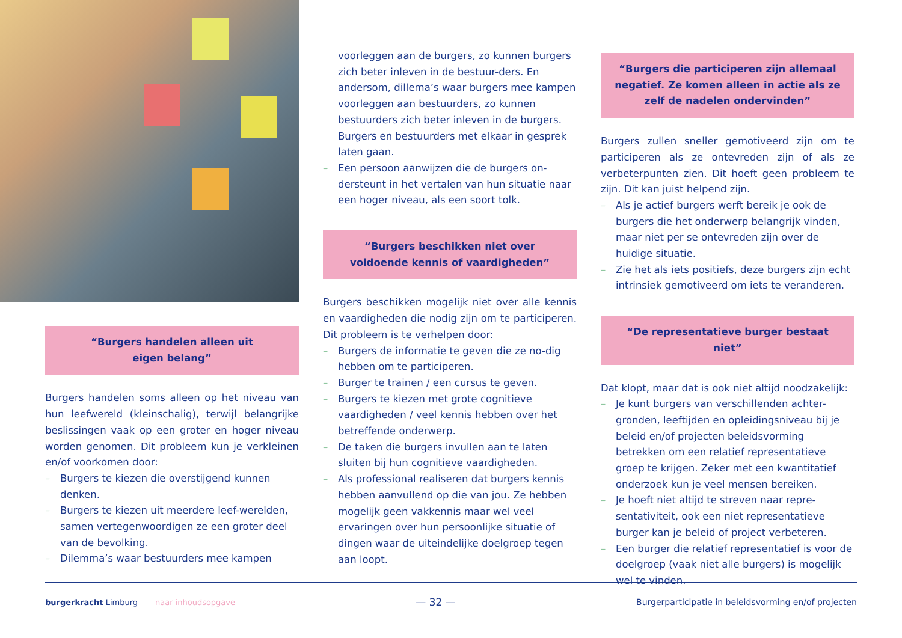“Burgers handelen alleen uit
eigen belang”
Burgers handelen soms alleen op het niveau van hun leefwereld (kleinschalig), terwijl belangrijke beslissingen vaak op een groter en hoger niveau worden genomen. Dit probleem kun je verkleinen en/of voorkomen door:
– Burgers te kiezen die overstijgend kunnen denken.
– Burgers te kiezen uit meerdere leef-werelden, samen vertegenwoordigen ze een groter deel van de bevolking.
– Dilemma’s waar bestuurders mee kampen
voorleggen aan de burgers, zo kunnen burgers zich beter inleven in de bestuur-ders. En andersom, dillema’s waar burgers mee kampen voorleggen aan bestuurders, zo kunnen bestuurders zich beter inleven in de burgers. Burgers en bestuurders met elkaar in gesprek laten gaan.
– Een persoon aanwijzen die de burgers on-dersteunt in het vertalen van hun situatie naar een hoger niveau, als een soort tolk.
“Burgers beschikken niet over
voldoende kennis of vaardigheden”
Burgers beschikken mogelijk niet over alle kennis en vaardigheden die nodig zijn om te participeren. Dit probleem is te verhelpen door:
– Burgers de informatie te geven die ze no-dig hebben om te participeren.
– Burger te trainen / een cursus te geven.
– Burgers te kiezen met grote cognitieve vaardigheden / veel kennis hebben over het betreffende onderwerp.
– De taken die burgers invullen aan te laten sluiten bij hun cognitieve vaardigheden.
– Als professional realiseren dat burgers kennis hebben aanvullend op die van jou. Ze hebben mogelijk geen vakkennis maar wel veel ervaringen over hun persoonlijke situatie of dingen waar de uiteindelijke doelgroep tegen aan loopt.
“Burgers die participeren zijn allemaal negatief. Ze komen alleen in actie als ze zelf de nadelen ondervinden”
Burgers zullen sneller gemotiveerd zijn om te participeren als ze ontevreden zijn of als ze verbeterpunten zien. Dit hoeft geen probleem te zijn. Dit kan juist helpend zijn.
– Als je actief burgers werft bereik je ook de burgers die het onderwerp belangrijk vinden, maar niet per se ontevreden zijn over de huidige situatie.
– Zie het als iets positiefs, deze burgers zijn echt intrinsiek gemotiveerd om iets te veranderen.
“De representatieve burger bestaat niet”
Dat klopt, maar dat is ook niet altijd noodzakelijk:
– Je kunt burgers van verschillenden achter-gronden, leeftijden en opleidingsniveau bij je beleid en/of projecten beleidsvorming betrekken om een relatief representatieve groep te krijgen. Zeker met een kwantitatief onderzoek kun je veel mensen bereiken.
– Je hoeft niet altijd te streven naar repre-sentativiteit, ook een niet representatieve burger kan je beleid of project verbeteren.
– Een burger die relatief representatief is voor de doelgroep (vaak niet alle burgers) is mogelijk wel te vinden.
burgerkracht Limburg naar inhoudsopgave
— 32 —
Burgerparticipatie in beleidsvorming en/of projecten